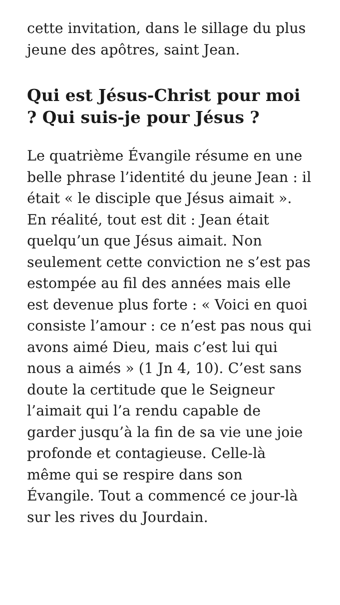cette invitation, dans le sillage du plus jeune des apôtres, saint Jean.
Qui est Jésus-Christ pour moi ? Qui suis-je pour Jésus ?
Le quatrième Évangile résume en une belle phrase l’identité du jeune Jean : il était « le disciple que Jésus aimait ». En réalité, tout est dit : Jean était quelqu’un que Jésus aimait. Non seulement cette conviction ne s’est pas estompée au fil des années mais elle est devenue plus forte : « Voici en quoi consiste l’amour : ce n’est pas nous qui avons aimé Dieu, mais c’est lui qui nous a aimés » (1 Jn 4, 10). C’est sans doute la certitude que le Seigneur l’aimait qui l’a rendu capable de garder jusqu’à la fin de sa vie une joie profonde et contagieuse. Celle-là même qui se respire dans son Évangile. Tout a commencé ce jour-là sur les rives du Jourdain.